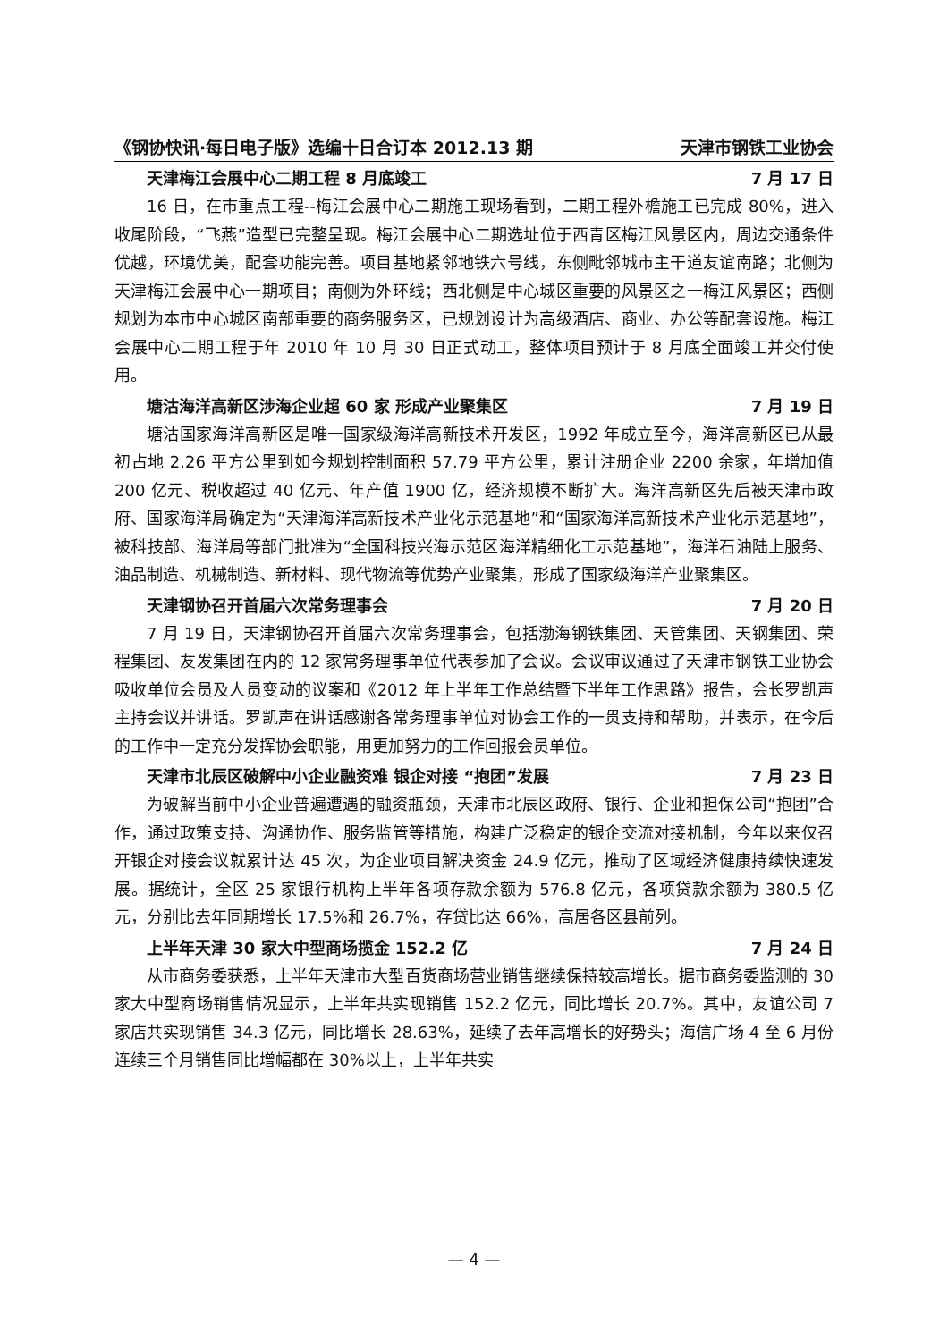《钢协快讯·每日电子版》选编十日合订本 2012.13 期 天津市钢铁工业协会
天津梅江会展中心二期工程 8 月底竣工 7 月 17 日
16 日，在市重点工程--梅江会展中心二期施工现场看到，二期工程外檐施工已完成 80%，进入收尾阶段，“飞燕”造型已完整呈现。梅江会展中心二期选址位于西青区梅江风景区内，周边交通条件优越，环境优美，配套功能完善。项目基地紧邻地铁六号线，东侧毗邻城市主干道友谊南路；北侧为天津梅江会展中心一期项目；南侧为外环线；西北侧是中心城区重要的风景区之一梅江风景区；西侧规划为本市中心城区南部重要的商务服务区，已规划设计为高级酒店、商业、办公等配套设施。梅江会展中心二期工程于年 2010 年 10 月 30 日正式动工，整体项目预计于 8 月底全面竣工并交付使用。
塘沽海洋高新区涉海企业超 60 家 形成产业聚集区 7 月 19 日
塘沽国家海洋高新区是唯一国家级海洋高新技术开发区，1992 年成立至今，海洋高新区已从最初占地 2.26 平方公里到如今规划控制面积 57.79 平方公里，累计注册企业 2200 余家，年增加值 200 亿元、税收超过 40 亿元、年产值 1900 亿，经济规模不断扩大。海洋高新区先后被天津市政府、国家海洋局确定为“天津海洋高新技术产业化示范基地”和“国家海洋高新技术产业化示范基地”，被科技部、海洋局等部门批准为“全国科技兴海示范区海洋精细化工示范基地”，海洋石油陆上服务、油品制造、机械制造、新材料、现代物流等优势产业聚集，形成了国家级海洋产业聚集区。
天津钢协召开首届六次常务理事会 7 月 20 日
7 月 19 日，天津钢协召开首届六次常务理事会，包括渤海钢铁集团、天管集团、天钢集团、荣程集团、友发集团在内的 12 家常务理事单位代表参加了会议。会议审议通过了天津市钢铁工业协会吸收单位会员及人员变动的议案和《2012 年上半年工作总结暨下半年工作思路》报告，会长罗凯声主持会议并讲话。罗凯声在讲话感谢各常务理事单位对协会工作的一贯支持和帮助，并表示，在今后的工作中一定充分发挥协会职能，用更加努力的工作回报会员单位。
天津市北辰区破解中小企业融资难 银企对接 “抱团”发展 7 月 23 日
为破解当前中小企业普遍遭遇的融资瓶颈，天津市北辰区政府、银行、企业和担保公司“抱团”合作，通过政策支持、沟通协作、服务监管等措施，构建广泛稳定的银企交流对接机制，今年以来仅召开银企对接会议就累计达 45 次，为企业项目解决资金 24.9 亿元，推动了区域经济健康持续快速发展。据统计，全区 25 家银行机构上半年各项存款余额为 576.8 亿元，各项贷款余额为 380.5 亿元，分别比去年同期增长 17.5%和 26.7%，存贷比达 66%，高居各区县前列。
上半年天津 30 家大中型商场揽金 152.2 亿 7 月 24 日
从市商务委获悉，上半年天津市大型百货商场营业销售继续保持较高增长。据市商务委监测的 30 家大中型商场销售情况显示，上半年共实现销售 152.2 亿元，同比增长 20.7%。其中，友谊公司 7 家店共实现销售 34.3 亿元，同比增长 28.63%，延续了去年高增长的好势头；海信广场 4 至 6 月份连续三个月销售同比增幅都在 30%以上，上半年共实
— 4 —